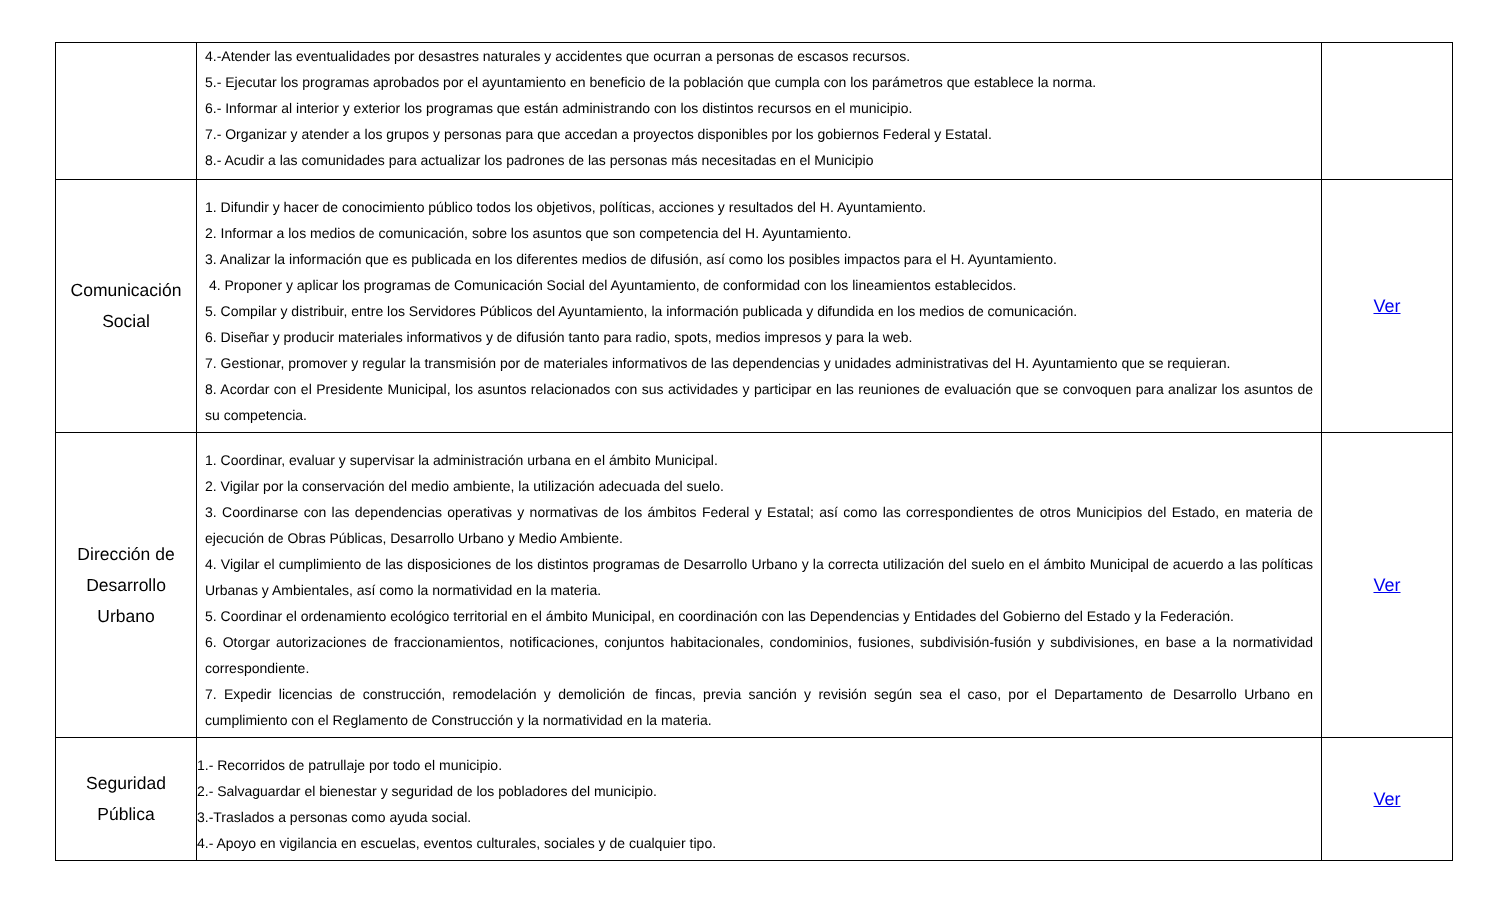| | 4.-Atender las eventualidades por desastres naturales y accidentes que ocurran a personas de escasos recursos. 5.- Ejecutar los programas aprobados por el ayuntamiento en beneficio de la población que cumpla con los parámetros que establece la norma. 6.- Informar al interior y exterior los programas que están administrando con los distintos recursos en el municipio. 7.- Organizar y atender a los grupos y personas para que accedan a proyectos disponibles por los gobiernos Federal y Estatal. 8.- Acudir a las comunidades para actualizar los padrones de las personas más necesitadas en el Municipio | |
| Comunicación Social | 1. Difundir y hacer de conocimiento público todos los objetivos, políticas, acciones y resultados del H. Ayuntamiento. 2. Informar a los medios de comunicación, sobre los asuntos que son competencia del H. Ayuntamiento. 3. Analizar la información que es publicada en los diferentes medios de difusión, así como los posibles impactos para el H. Ayuntamiento. 4. Proponer y aplicar los programas de Comunicación Social del Ayuntamiento, de conformidad con los lineamientos establecidos. 5. Compilar y distribuir, entre los Servidores Públicos del Ayuntamiento, la información publicada y difundida en los medios de comunicación. 6. Diseñar y producir materiales informativos y de difusión tanto para radio, spots, medios impresos y para la web. 7. Gestionar, promover y regular la transmisión por de materiales informativos de las dependencias y unidades administrativas del H. Ayuntamiento que se requieran. 8. Acordar con el Presidente Municipal, los asuntos relacionados con sus actividades y participar en las reuniones de evaluación que se convoquen para analizar los asuntos de su competencia. | Ver |
| Dirección de Desarrollo Urbano | 1. Coordinar, evaluar y supervisar la administración urbana en el ámbito Municipal. 2. Vigilar por la conservación del medio ambiente, la utilización adecuada del suelo. 3. Coordinarse con las dependencias operativas y normativas de los ámbitos Federal y Estatal; así como las correspondientes de otros Municipios del Estado, en materia de ejecución de Obras Públicas, Desarrollo Urbano y Medio Ambiente. 4. Vigilar el cumplimiento de las disposiciones de los distintos programas de Desarrollo Urbano y la correcta utilización del suelo en el ámbito Municipal de acuerdo a las políticas Urbanas y Ambientales, así como la normatividad en la materia. 5. Coordinar el ordenamiento ecológico territorial en el ámbito Municipal, en coordinación con las Dependencias y Entidades del Gobierno del Estado y la Federación. 6. Otorgar autorizaciones de fraccionamientos, notificaciones, conjuntos habitacionales, condominios, fusiones, subdivisión-fusión y subdivisiones, en base a la normatividad correspondiente. 7. Expedir licencias de construcción, remodelación y demolición de fincas, previa sanción y revisión según sea el caso, por el Departamento de Desarrollo Urbano en cumplimiento con el Reglamento de Construcción y la normatividad en la materia. | Ver |
| Seguridad Pública | 1.- Recorridos de patrullaje por todo el municipio. 2.- Salvaguardar el bienestar y seguridad de los pobladores del municipio. 3.-Traslados a personas como ayuda social. 4.- Apoyo en vigilancia en escuelas, eventos culturales, sociales y de cualquier tipo. | Ver |